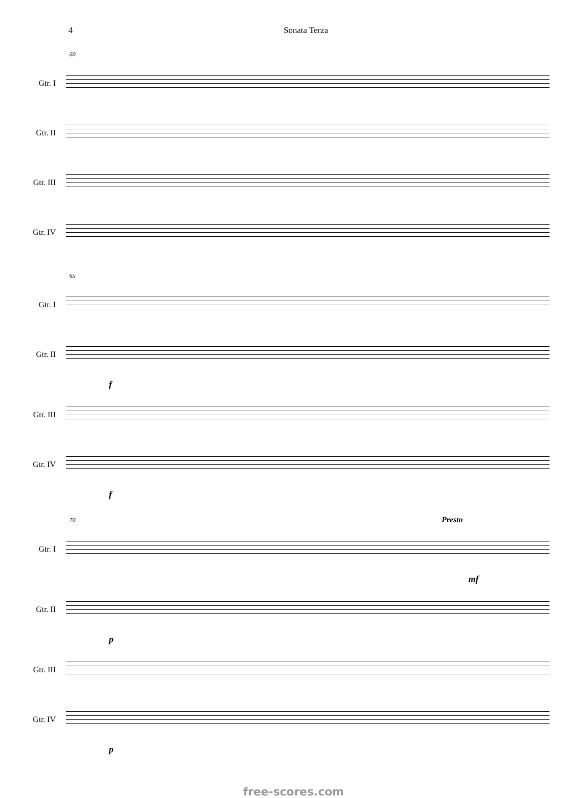4 Sonata Terza
60
Gtr. I
Gtr. II
Gtr. III
Gtr. IV
65
Gtr. I
Gtr. II
f
Gtr. III
Gtr. IV
f
70 Presto
Gtr. I
mf
Gtr. II
p
Gtr. III
Gtr. IV
p
free-scores.com